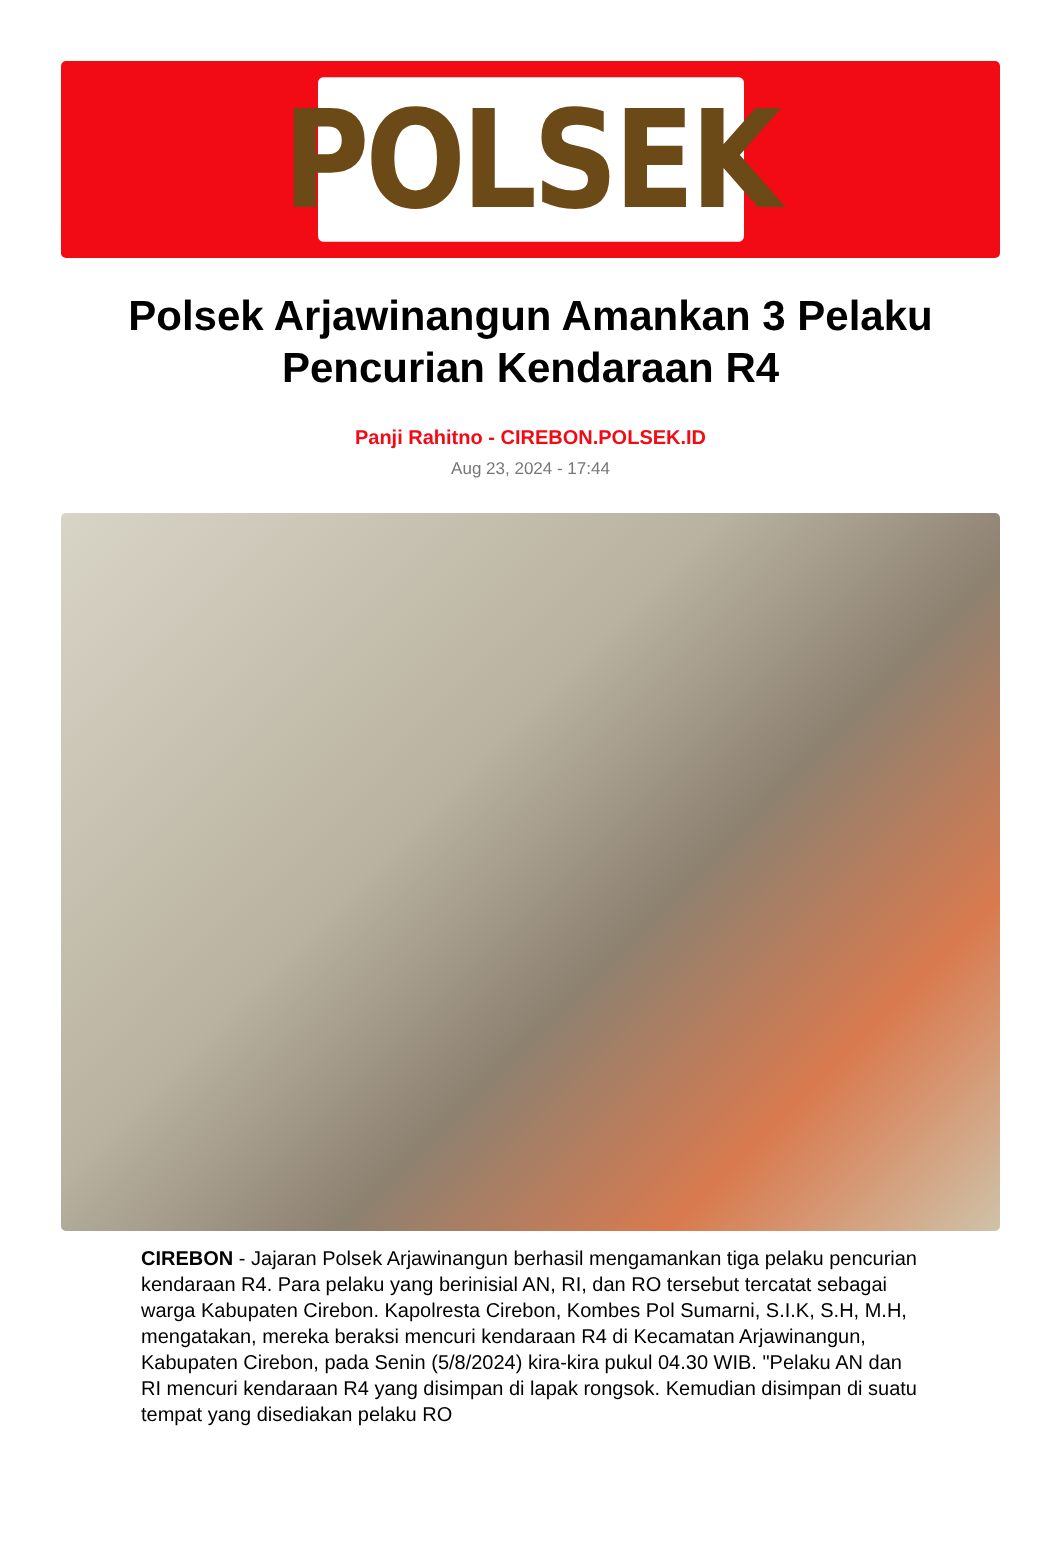POLSEK
Polsek Arjawinangun Amankan 3 Pelaku Pencurian Kendaraan R4
Panji Rahitno - CIREBON.POLSEK.ID
Aug 23, 2024 - 17:44
CIREBON - Jajaran Polsek Arjawinangun berhasil mengamankan tiga pelaku pencurian kendaraan R4. Para pelaku yang berinisial AN, RI, dan RO tersebut tercatat sebagai warga Kabupaten Cirebon. Kapolresta Cirebon, Kombes Pol Sumarni, S.I.K, S.H, M.H, mengatakan, mereka beraksi mencuri kendaraan R4 di Kecamatan Arjawinangun, Kabupaten Cirebon, pada Senin (5/8/2024) kira-kira pukul 04.30 WIB. "Pelaku AN dan RI mencuri kendaraan R4 yang disimpan di lapak rongsok. Kemudian disimpan di suatu tempat yang disediakan pelaku RO